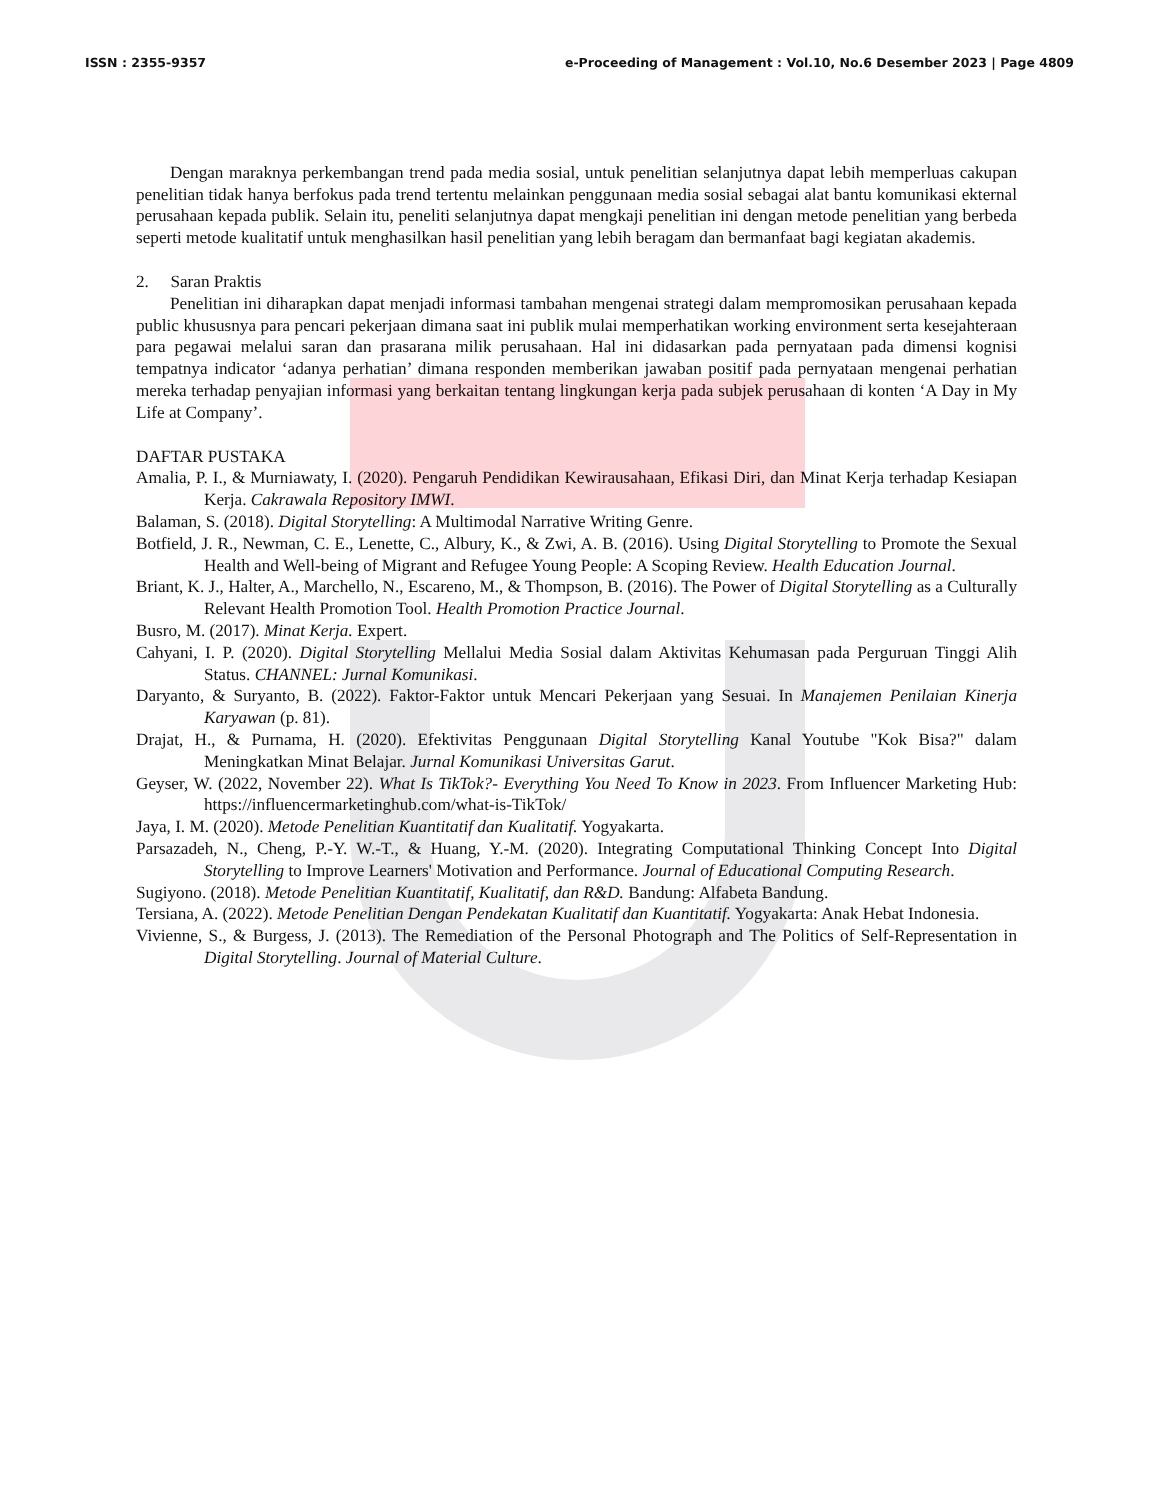ISSN : 2355-9357 e-Proceeding of Management : Vol.10, No.6 Desember 2023 | Page 4809
Dengan maraknya perkembangan trend pada media sosial, untuk penelitian selanjutnya dapat lebih memperluas cakupan penelitian tidak hanya berfokus pada trend tertentu melainkan penggunaan media sosial sebagai alat bantu komunikasi ekternal perusahaan kepada publik. Selain itu, peneliti selanjutnya dapat mengkaji penelitian ini dengan metode penelitian yang berbeda seperti metode kualitatif untuk menghasilkan hasil penelitian yang lebih beragam dan bermanfaat bagi kegiatan akademis.
2. Saran Praktis
Penelitian ini diharapkan dapat menjadi informasi tambahan mengenai strategi dalam mempromosikan perusahaan kepada public khususnya para pencari pekerjaan dimana saat ini publik mulai memperhatikan working environment serta kesejahteraan para pegawai melalui saran dan prasarana milik perusahaan. Hal ini didasarkan pada pernyataan pada dimensi kognisi tempatnya indicator ‘adanya perhatian’ dimana responden memberikan jawaban positif pada pernyataan mengenai perhatian mereka terhadap penyajian informasi yang berkaitan tentang lingkungan kerja pada subjek perusahaan di konten ‘A Day in My Life at Company’.
DAFTAR PUSTAKA
Amalia, P. I., & Murniawaty, I. (2020). Pengaruh Pendidikan Kewirausahaan, Efikasi Diri, dan Minat Kerja terhadap Kesiapan Kerja. Cakrawala Repository IMWI.
Balaman, S. (2018). Digital Storytelling: A Multimodal Narrative Writing Genre.
Botfield, J. R., Newman, C. E., Lenette, C., Albury, K., & Zwi, A. B. (2016). Using Digital Storytelling to Promote the Sexual Health and Well-being of Migrant and Refugee Young People: A Scoping Review. Health Education Journal.
Briant, K. J., Halter, A., Marchello, N., Escareno, M., & Thompson, B. (2016). The Power of Digital Storytelling as a Culturally Relevant Health Promotion Tool. Health Promotion Practice Journal.
Busro, M. (2017). Minat Kerja. Expert.
Cahyani, I. P. (2020). Digital Storytelling Mellalui Media Sosial dalam Aktivitas Kehumasan pada Perguruan Tinggi Alih Status. CHANNEL: Jurnal Komunikasi.
Daryanto, & Suryanto, B. (2022). Faktor-Faktor untuk Mencari Pekerjaan yang Sesuai. In Manajemen Penilaian Kinerja Karyawan (p. 81).
Drajat, H., & Purnama, H. (2020). Efektivitas Penggunaan Digital Storytelling Kanal Youtube "Kok Bisa?" dalam Meningkatkan Minat Belajar. Jurnal Komunikasi Universitas Garut.
Geyser, W. (2022, November 22). What Is TikTok?- Everything You Need To Know in 2023. From Influencer Marketing Hub: https://influencermarketinghub.com/what-is-TikTok/
Jaya, I. M. (2020). Metode Penelitian Kuantitatif dan Kualitatif. Yogyakarta.
Parsazadeh, N., Cheng, P.-Y. W.-T., & Huang, Y.-M. (2020). Integrating Computational Thinking Concept Into Digital Storytelling to Improve Learners' Motivation and Performance. Journal of Educational Computing Research.
Sugiyono. (2018). Metode Penelitian Kuantitatif, Kualitatif, dan R&D. Bandung: Alfabeta Bandung.
Tersiana, A. (2022). Metode Penelitian Dengan Pendekatan Kualitatif dan Kuantitatif. Yogyakarta: Anak Hebat Indonesia.
Vivienne, S., & Burgess, J. (2013). The Remediation of the Personal Photograph and The Politics of Self-Representation in Digital Storytelling. Journal of Material Culture.